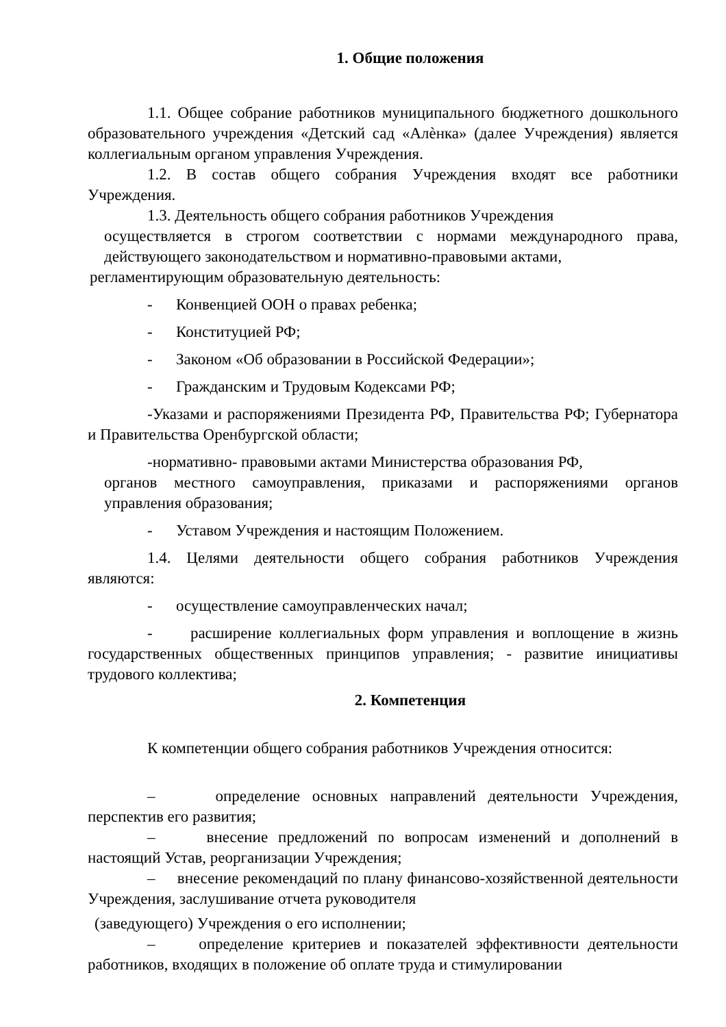1. Общие положения
1.1. Общее собрание работников муниципального бюджетного дошкольного образовательного учреждения «Детский сад «Алѐнка» (далее Учреждения) является коллегиальным органом управления Учреждения.
1.2. В состав общего собрания Учреждения входят все работники Учреждения.
1.3. Деятельность общего собрания работников Учреждения
осуществляется в строгом соответствии с нормами международного права, действующего законодательством и нормативно-правовыми актами,
регламентирующим образовательную деятельность:
- Конвенцией ООН о правах ребенка;
- Конституцией РФ;
- Законом «Об образовании в Российской Федерации»;
- Гражданским и Трудовым Кодексами РФ;
-Указами и распоряжениями Президента РФ, Правительства РФ; Губернатора и Правительства Оренбургской области;
-нормативно- правовыми актами Министерства образования РФ,
органов местного самоуправления, приказами и распоряжениями органов управления образования;
- Уставом Учреждения и настоящим Положением.
1.4. Целями деятельности общего собрания работников Учреждения являются:
- осуществление самоуправленческих начал;
- расширение коллегиальных форм управления и воплощение в жизнь государственных общественных принципов управления; - развитие инициативы трудового коллектива;
2. Компетенция
К компетенции общего собрания работников Учреждения относится:
– определение основных направлений деятельности Учреждения, перспектив его развития;
– внесение предложений по вопросам изменений и дополнений в настоящий Устав, реорганизации Учреждения;
– внесение рекомендаций по плану финансово-хозяйственной деятельности Учреждения, заслушивание отчета руководителя
(заведующего) Учреждения о его исполнении;
– определение критериев и показателей эффективности деятельности работников, входящих в положение об оплате труда и стимулировании